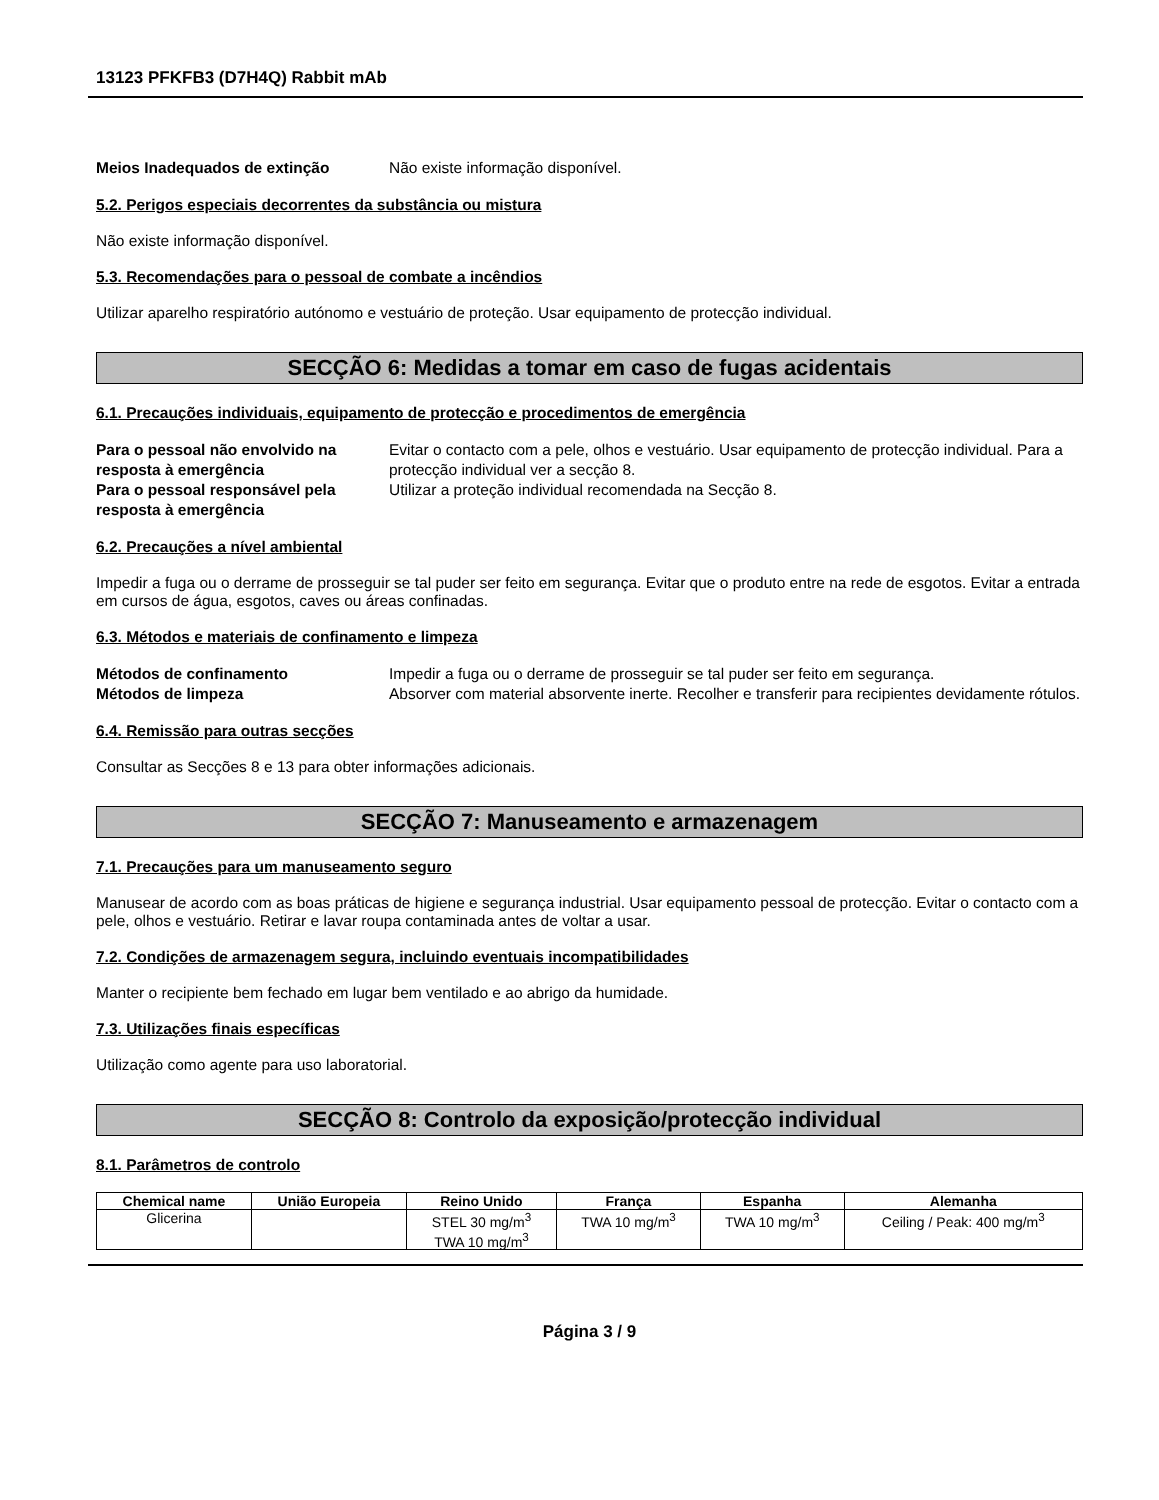13123 PFKFB3 (D7H4Q) Rabbit mAb
Meios Inadequados de extinção Não existe informação disponível.
5.2. Perigos especiais decorrentes da substância ou mistura
Não existe informação disponível.
5.3. Recomendações para o pessoal de combate a incêndios
Utilizar aparelho respiratório autónomo e vestuário de proteção. Usar equipamento de protecção individual.
SECÇÃO 6: Medidas a tomar em caso de fugas acidentais
6.1. Precauções individuais, equipamento de protecção e procedimentos de emergência
Para o pessoal não envolvido na resposta à emergência
Evitar o contacto com a pele, olhos e vestuário. Usar equipamento de protecção individual. Para a protecção individual ver a secção 8.
Para o pessoal responsável pela resposta à emergência
Utilizar a proteção individual recomendada na Secção 8.
6.2. Precauções a nível ambiental
Impedir a fuga ou o derrame de prosseguir se tal puder ser feito em segurança. Evitar que o produto entre na rede de esgotos. Evitar a entrada em cursos de água, esgotos, caves ou áreas confinadas.
6.3. Métodos e materiais de confinamento e limpeza
Métodos de confinamento Impedir a fuga ou o derrame de prosseguir se tal puder ser feito em segurança.
Métodos de limpeza Absorver com material absorvente inerte. Recolher e transferir para recipientes devidamente rótulos.
6.4. Remissão para outras secções
Consultar as Secções 8 e 13 para obter informações adicionais.
SECÇÃO 7: Manuseamento e armazenagem
7.1. Precauções para um manuseamento seguro
Manusear de acordo com as boas práticas de higiene e segurança industrial. Usar equipamento pessoal de protecção. Evitar o contacto com a pele, olhos e vestuário. Retirar e lavar roupa contaminada antes de voltar a usar.
7.2. Condições de armazenagem segura, incluindo eventuais incompatibilidades
Manter o recipiente bem fechado em lugar bem ventilado e ao abrigo da humidade.
7.3. Utilizações finais específicas
Utilização como agente para uso laboratorial.
SECÇÃO 8: Controlo da exposição/protecção individual
8.1. Parâmetros de controlo
| Chemical name | União Europeia | Reino Unido | França | Espanha | Alemanha |
| --- | --- | --- | --- | --- | --- |
| Glicerina | | STEL 30 mg/m<sup>3</sup> TWA 10 mg/m<sup>3</sup> | TWA 10 mg/m<sup>3</sup> | TWA 10 mg/m<sup>3</sup> | Ceiling / Peak: 400 mg/m<sup>3</sup> |
Página 3 / 9